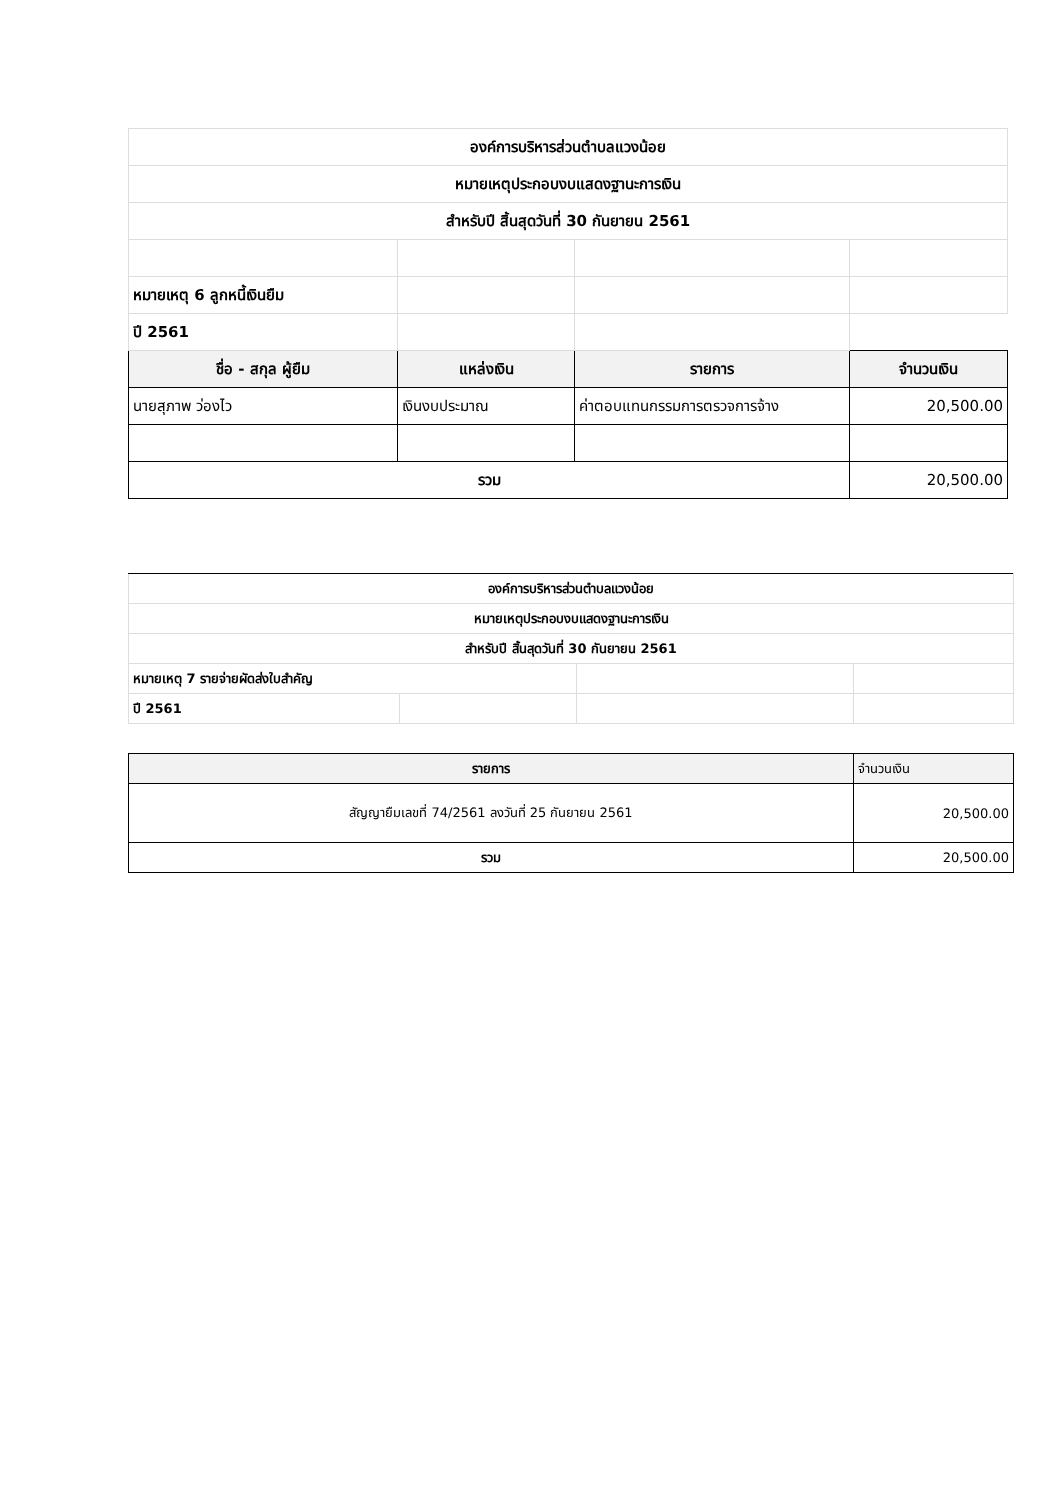| องค์การบริหารส่วนตำบลแวงน้อย | | | |
| หมายเหตุประกอบงบแสดงฐานะการเงิน | | | |
| สำหรับปี สิ้นสุดวันที่ 30 กันยายน 2561 | | | |
| หมายเหตุ 6 ลูกหนี้เงินยืม | | | |
| ปี 2561 | | | |
| ชื่อ - สกุล ผู้ยืม | แหล่งเงิน | รายการ | จำนวนเงิน |
| นายสุภาพ ว่องไว | เงินงบประมาณ | ค่าตอบแทนกรรมการตรวจการจ้าง | 20,500.00 |
| รวม | | | 20,500.00 |
| องค์การบริหารส่วนตำบลแวงน้อย | | | |
| หมายเหตุประกอบงบแสดงฐานะการเงิน | | | |
| สำหรับปี สิ้นสุดวันที่ 30 กันยายน 2561 | | | |
| หมายเหตุ 7 รายจ่ายผัดส่งใบสำคัญ | | | |
| ปี 2561 | | | |
| รายการ | | | จำนวนเงิน |
| สัญญายืมเลขที่ 74/2561 ลงวันที่ 25 กันยายน 2561 | | | 20,500.00 |
| รวม | | | 20,500.00 |